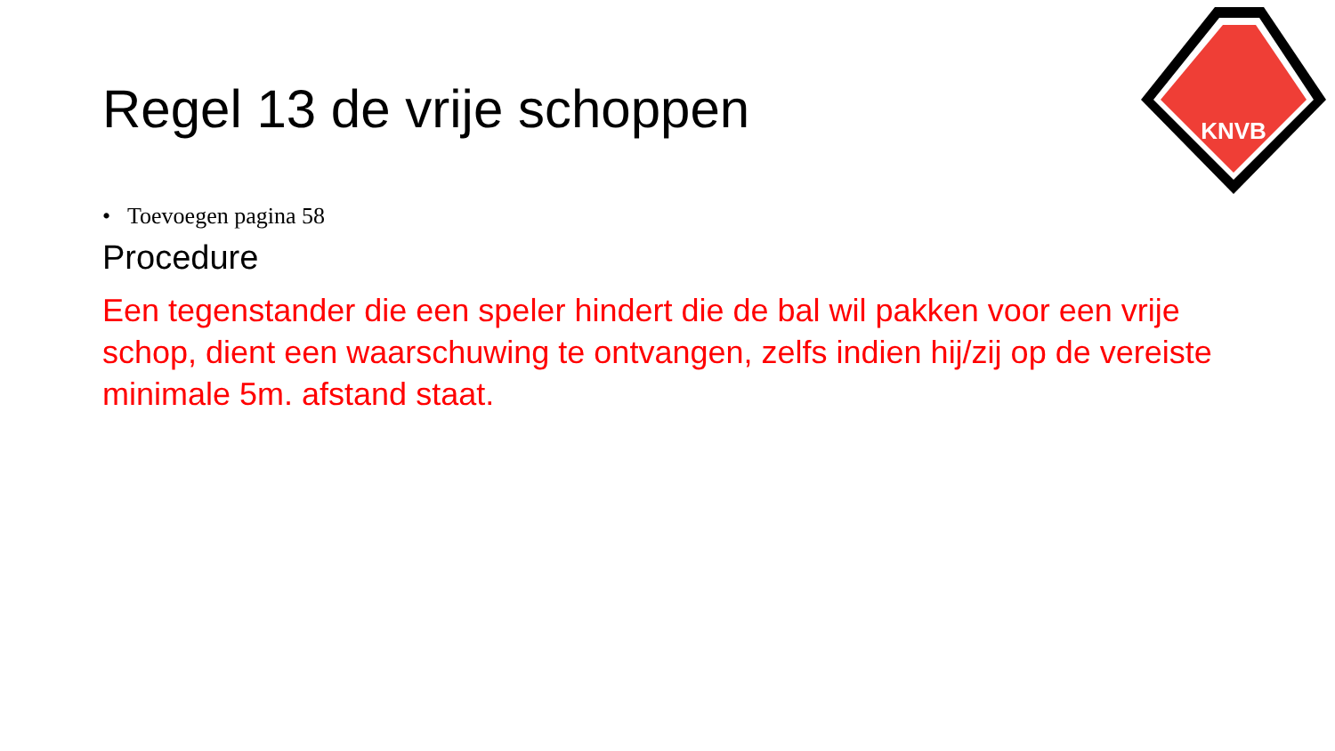KNVB
Regel 13 de vrije schoppen
• Toevoegen pagina 58
Procedure
Een tegenstander die een speler hindert die de bal wil pakken voor een vrije schop, dient een waarschuwing te ontvangen, zelfs indien hij/zij op de vereiste minimale 5m. afstand staat.